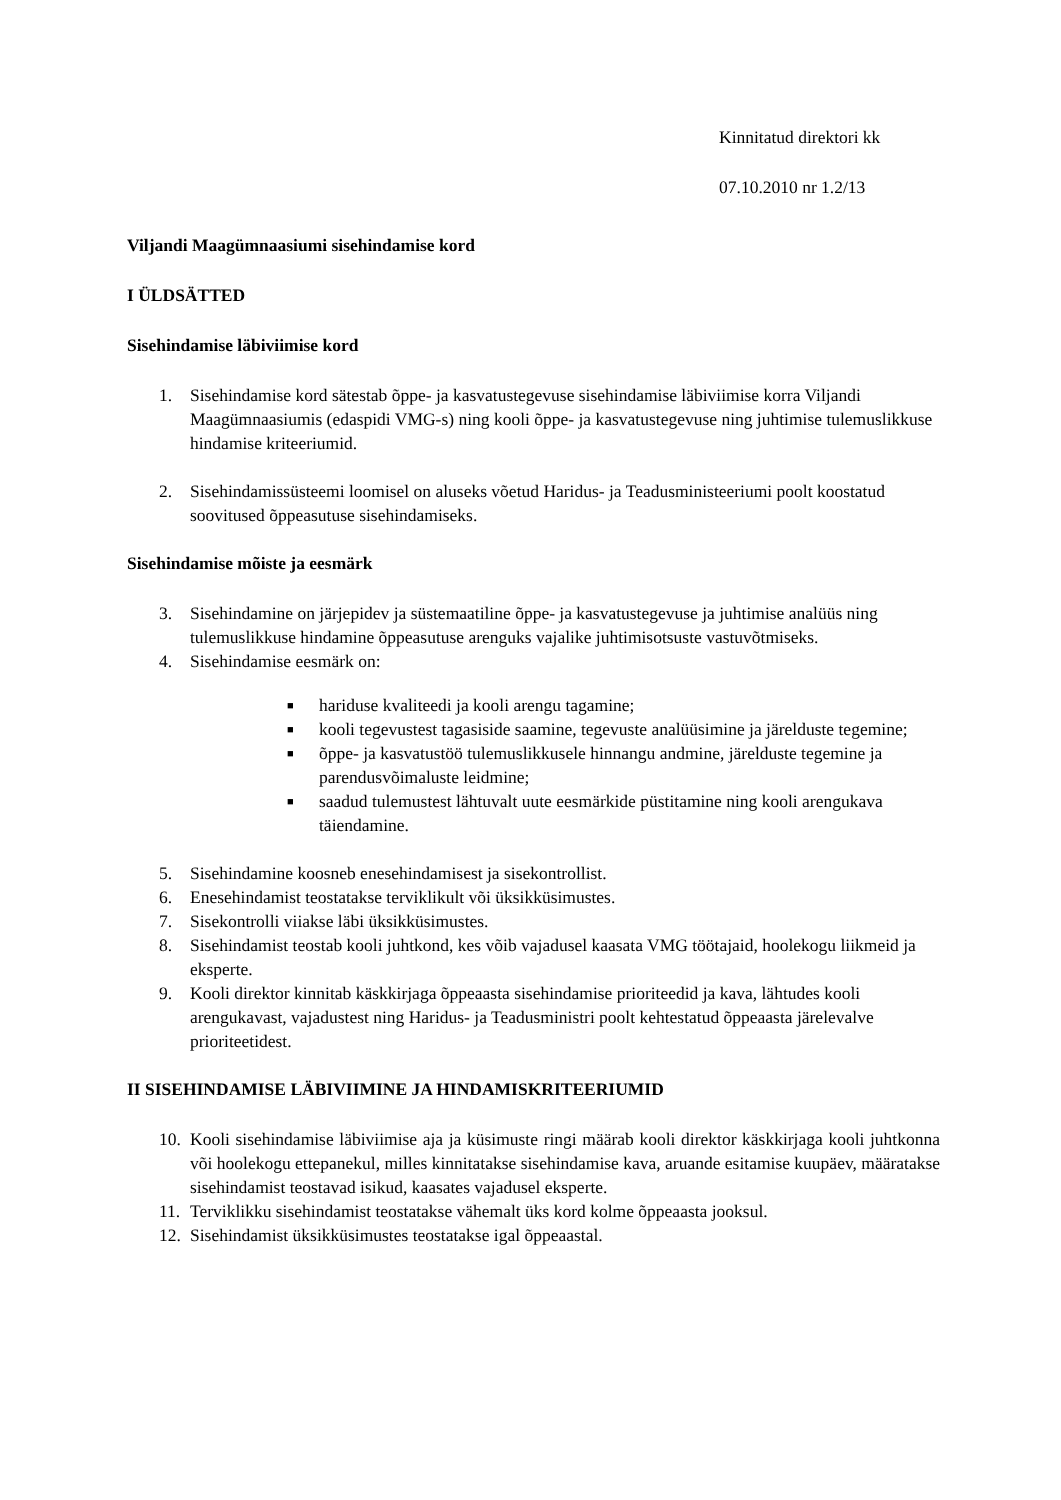Kinnitatud direktori kk
07.10.2010 nr 1.2/13
Viljandi Maagümnaasiumi sisehindamise kord
I ÜLDSÄTTED
Sisehindamise läbiviimise kord
1. Sisehindamise kord sätestab õppe- ja kasvatustegevuse sisehindamise läbiviimise korra Viljandi Maagümnaasiumis (edaspidi VMG-s) ning kooli õppe- ja kasvatustegevuse ning juhtimise tulemuslikkuse hindamise kriteeriumid.
2. Sisehindamissüsteemi loomisel on aluseks võetud Haridus- ja Teadusministeeriumi poolt koostatud soovitused õppeasutuse sisehindamiseks.
Sisehindamise mõiste ja eesmärk
3. Sisehindamine on järjepidev ja süstemaatiline õppe- ja kasvatustegevuse ja juhtimise analüüs ning tulemuslikkuse hindamine õppeasutuse arenguks vajalike juhtimisotsuste vastuvõtmiseks.
4. Sisehindamise eesmärk on:
■ hariduse kvaliteedi ja kooli arengu tagamine;
■ kooli tegevustest tagasiside saamine, tegevuste analüüsimine ja järelduste tegemine;
■ õppe- ja kasvatustöö tulemuslikkusele hinnangu andmine, järelduste tegemine ja parendusvõimaluste leidmine;
■ saadud tulemustest lähtuvalt uute eesmärkide püstitamine ning kooli arengukava täiendamine.
5. Sisehindamine koosneb enesehindamisest ja sisekontrollist.
6. Enesehindamist teostatakse terviklikult või üksikküsimustes.
7. Sisekontrolli viiakse läbi üksikküsimustes.
8. Sisehindamist teostab kooli juhtkond, kes võib vajadusel kaasata VMG töötajaid, hoolekogu liikmeid ja eksperte.
9. Kooli direktor kinnitab käskkirjaga õppeaasta sisehindamise prioriteedid ja kava, lähtudes kooli arengukavast, vajadustest ning Haridus- ja Teadusministri poolt kehtestatud õppeaasta järelevalve prioriteetidest.
II SISEHINDAMISE LÄBIVIIMINE JA HINDAMISKRITEERIUMID
10. Kooli sisehindamise läbiviimise aja ja küsimuste ringi määrab kooli direktor käskkirjaga kooli juhtkonna või hoolekogu ettepanekul, milles kinnitatakse sisehindamise kava, aruande esitamise kuupäev, määratakse sisehindamist teostavad isikud, kaasates vajadusel eksperte.
11. Terviklikku sisehindamist teostatakse vähemalt üks kord kolme õppeaasta jooksul.
12. Sisehindamist üksikküsimustes teostatakse igal õppeaastal.